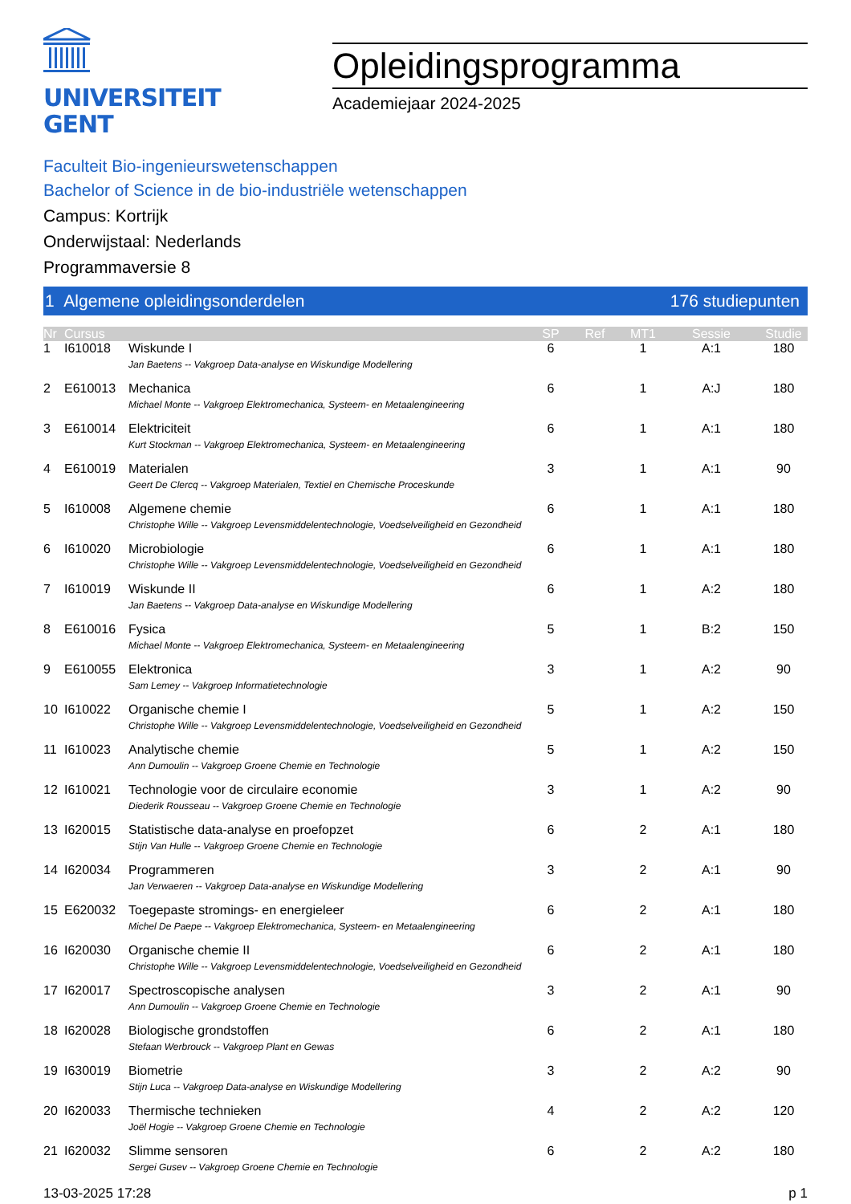UNIVERSITEIT
GENT
Opleidingsprogramma
Academiejaar 2024-2025
Faculteit Bio-ingenieurswetenschappen
Bachelor of Science in de bio-industriële wetenschappen
Campus: Kortrijk
Onderwijstaal: Nederlands
Programmaversie 8
1 Algemene opleidingsonderdelen 176 studiepunten
| Nr | Cursus | | SP | Ref | MT1 | Sessie | Studie |
| --- | --- | --- | --- | --- | --- | --- | --- |
| 1 | I610018 | Wiskunde I | 6 | | 1 | A:1 | 180 |
| | | Jan Baetens -- Vakgroep Data-analyse en Wiskundige Modellering | | | | | |
| 2 | E610013 | Mechanica | 6 | | 1 | A:J | 180 |
| | | Michael Monte -- Vakgroep Elektromechanica, Systeem- en Metaalengineering | | | | | |
| 3 | E610014 | Elektriciteit | 6 | | 1 | A:1 | 180 |
| | | Kurt Stockman -- Vakgroep Elektromechanica, Systeem- en Metaalengineering | | | | | |
| 4 | E610019 | Materialen | 3 | | 1 | A:1 | 90 |
| | | Geert De Clercq -- Vakgroep Materialen, Textiel en Chemische Proceskunde | | | | | |
| 5 | I610008 | Algemene chemie | 6 | | 1 | A:1 | 180 |
| | | Christophe Wille -- Vakgroep Levensmiddelentechnologie, Voedselveiligheid en Gezondheid | | | | | |
| 6 | I610020 | Microbiologie | 6 | | 1 | A:1 | 180 |
| | | Christophe Wille -- Vakgroep Levensmiddelentechnologie, Voedselveiligheid en Gezondheid | | | | | |
| 7 | I610019 | Wiskunde II | 6 | | 1 | A:2 | 180 |
| | | Jan Baetens -- Vakgroep Data-analyse en Wiskundige Modellering | | | | | |
| 8 | E610016 | Fysica | 5 | | 1 | B:2 | 150 |
| | | Michael Monte -- Vakgroep Elektromechanica, Systeem- en Metaalengineering | | | | | |
| 9 | E610055 | Elektronica | 3 | | 1 | A:2 | 90 |
| | | Sam Lemey -- Vakgroep Informatietechnologie | | | | | |
| 10 | I610022 | Organische chemie I | 5 | | 1 | A:2 | 150 |
| | | Christophe Wille -- Vakgroep Levensmiddelentechnologie, Voedselveiligheid en Gezondheid | | | | | |
| 11 | I610023 | Analytische chemie | 5 | | 1 | A:2 | 150 |
| | | Ann Dumoulin -- Vakgroep Groene Chemie en Technologie | | | | | |
| 12 | I610021 | Technologie voor de circulaire economie | 3 | | 1 | A:2 | 90 |
| | | Diederik Rousseau -- Vakgroep Groene Chemie en Technologie | | | | | |
| 13 | I620015 | Statistische data-analyse en proefopzet | 6 | | 2 | A:1 | 180 |
| | | Stijn Van Hulle -- Vakgroep Groene Chemie en Technologie | | | | | |
| 14 | I620034 | Programmeren | 3 | | 2 | A:1 | 90 |
| | | Jan Verwaeren -- Vakgroep Data-analyse en Wiskundige Modellering | | | | | |
| 15 | E620032 | Toegepaste stromings- en energieleer | 6 | | 2 | A:1 | 180 |
| | | Michel De Paepe -- Vakgroep Elektromechanica, Systeem- en Metaalengineering | | | | | |
| 16 | I620030 | Organische chemie II | 6 | | 2 | A:1 | 180 |
| | | Christophe Wille -- Vakgroep Levensmiddelentechnologie, Voedselveiligheid en Gezondheid | | | | | |
| 17 | I620017 | Spectroscopische analysen | 3 | | 2 | A:1 | 90 |
| | | Ann Dumoulin -- Vakgroep Groene Chemie en Technologie | | | | | |
| 18 | I620028 | Biologische grondstoffen | 6 | | 2 | A:1 | 180 |
| | | Stefaan Werbrouck -- Vakgroep Plant en Gewas | | | | | |
| 19 | I630019 | Biometrie | 3 | | 2 | A:2 | 90 |
| | | Stijn Luca -- Vakgroep Data-analyse en Wiskundige Modellering | | | | | |
| 20 | I620033 | Thermische technieken | 4 | | 2 | A:2 | 120 |
| | | Joël Hogie -- Vakgroep Groene Chemie en Technologie | | | | | |
| 21 | I620032 | Slimme sensoren | 6 | | 2 | A:2 | 180 |
| | | Sergei Gusev -- Vakgroep Groene Chemie en Technologie | | | | | |
13-03-2025 17:28 p 1